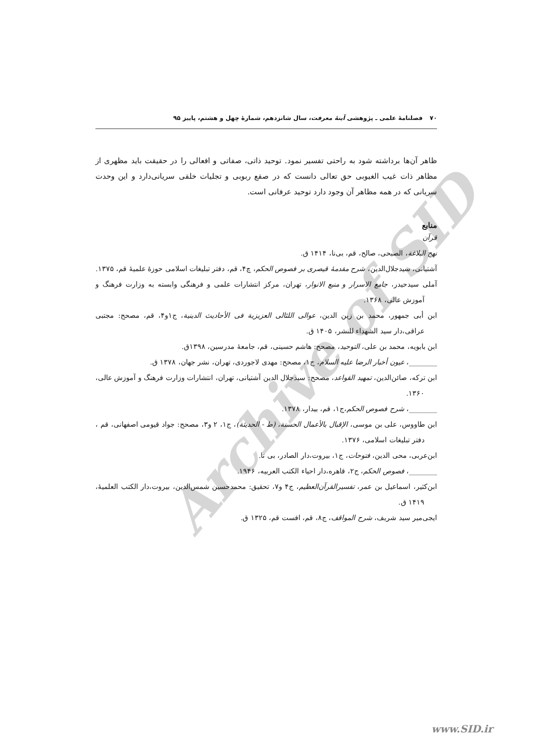Archive of SID
۷۰فصلنامهٔ علمی ـ پژوهشی آینهٔ معرفت، سال شانزدهم، شمارهٔ چهل و هشتم، پاییز ۹۵
ظاهر آن‌ها برداشته شود به راحتی تفسیر نمود. توحید ذاتی، صفاتی و افعالی را در حقیقت باید مظهری از مظاهر ذات غیب الغیوبی حق تعالی دانست که در صقع ربوبی و تجلیات خلقی سریانی‌دارد و این وحدت سریانی که در همه مظاهر آن وجود دارد توحید عرفانی است.
منابع
قرآن
نهج البلاغة، الصبحی، صالح، قم، بی‌نا، ۱۴۱۴ ق.
آشتیانی، سیدجلال‌الدین، شرح مقدمهٔ قیصری بر فصوص الحکم، چ۴، قم، دفتر تبلیغات اسلامی حوزهٔ علمیهٔ قم، ۱۳۷۵.
آملی سیدحیدر، جامع الاسرار و منبع الانوار، تهران، مرکز انتشارات علمی و فرهنگی وابسته به وزارت فرهنگ و آموزش عالی، ۱۳۶۸.
ابن أبی جمهور، محمد بن زین الدین، عوالی اللئالی العزیزیة فی الأحادیث الدینیة، ج۱و۴، قم، مصحح: مجتبی عراقی،دار سید الشهداء للنشر، ۱۴۰۵ ق.
ابن بابویه، محمد بن علی، التوحید، مصحح: هاشم حسینی، قم، جامعهٔ مدرسین، ۱۳۹۸ق.
________، عیون أخبار الرضا علیه السلام، ج۱، مصحح: مهدی لاجوردی، تهران، نشر جهان، ۱۳۷۸ ق.
ابن ترکه، صائن‌الدین، تمهید القواعد، مصحح: سیدجلال الدین آشتیانی، تهران، انتشارات وزارت فرهنگ و آموزش عالی، ۱۳۶۰.
________، شرح فصوص الحکم،ج۱، قم، بیدار، ۱۳۷۸.
ابن طاووس، علی بن موسی، الإقبال بالأعمال الحسنة، (ط - الحدیثة)، ج۱، ۲ و۳، مصحح: جواد قیومی اصفهانی، قم ، دفتر تبلیغات اسلامی، ۱۳۷۶.
ابن‌عربی، محی الدین، فتوحات، ج۱، بیروت،دار الصادر، بی تا.
________، فصوص الحکم، ج۲، قاهره،دار احیاء الکتب العربیه، ۱۹۴۶.
ابن‌کثیر، اسماعیل بن عمر، تفسیرالقرآن‌العظیم، ج۴ و۷، تحقیق: محمدحسین شمس‌الدین، بیروت،دار الکتب العلمیهٔ، ۱۴۱۹ ق.
ایجی‌میر سید شریف، شرح المواقف، ج۸، قم، افست قم، ۱۳۲۵ ق.
www.SID.ir